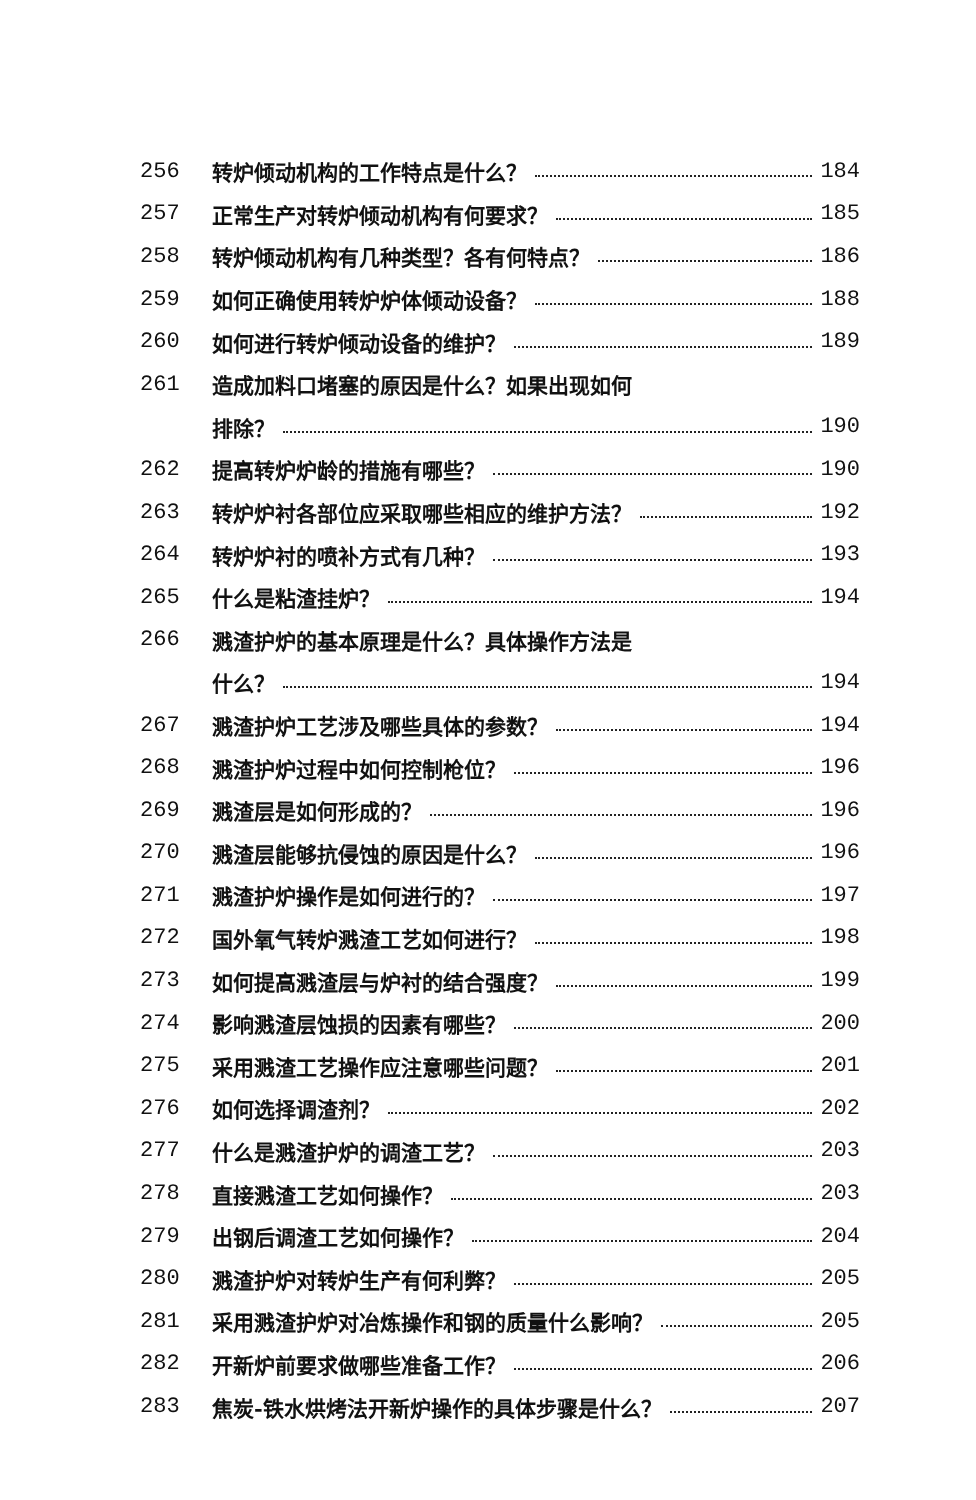256 转炉倾动机构的工作特点是什么？ 184
257 正常生产对转炉倾动机构有何要求？ 185
258 转炉倾动机构有几种类型？各有何特点？ 186
259 如何正确使用转炉炉体倾动设备？ 188
260 如何进行转炉倾动设备的维护？ 189
261 造成加料口堵塞的原因是什么？如果出现如何
排除？ 190
262 提高转炉炉龄的措施有哪些？ 190
263 转炉炉衬各部位应采取哪些相应的维护方法？ 192
264 转炉炉衬的喷补方式有几种？ 193
265 什么是粘渣挂炉？ 194
266 溅渣护炉的基本原理是什么？具体操作方法是
什么？ 194
267 溅渣护炉工艺涉及哪些具体的参数？ 194
268 溅渣护炉过程中如何控制枪位？ 196
269 溅渣层是如何形成的？ 196
270 溅渣层能够抗侵蚀的原因是什么？ 196
271 溅渣护炉操作是如何进行的？ 197
272 国外氧气转炉溅渣工艺如何进行？ 198
273 如何提高溅渣层与炉衬的结合强度？ 199
274 影响溅渣层蚀损的因素有哪些？ 200
275 采用溅渣工艺操作应注意哪些问题？ 201
276 如何选择调渣剂？ 202
277 什么是溅渣护炉的调渣工艺？ 203
278 直接溅渣工艺如何操作？ 203
279 出钢后调渣工艺如何操作？ 204
280 溅渣护炉对转炉生产有何利弊？ 205
281 采用溅渣护炉对冶炼操作和钢的质量什么影响？ 205
282 开新炉前要求做哪些准备工作？ 206
283 焦炭-铁水烘烤法开新炉操作的具体步骤是什么？ 207